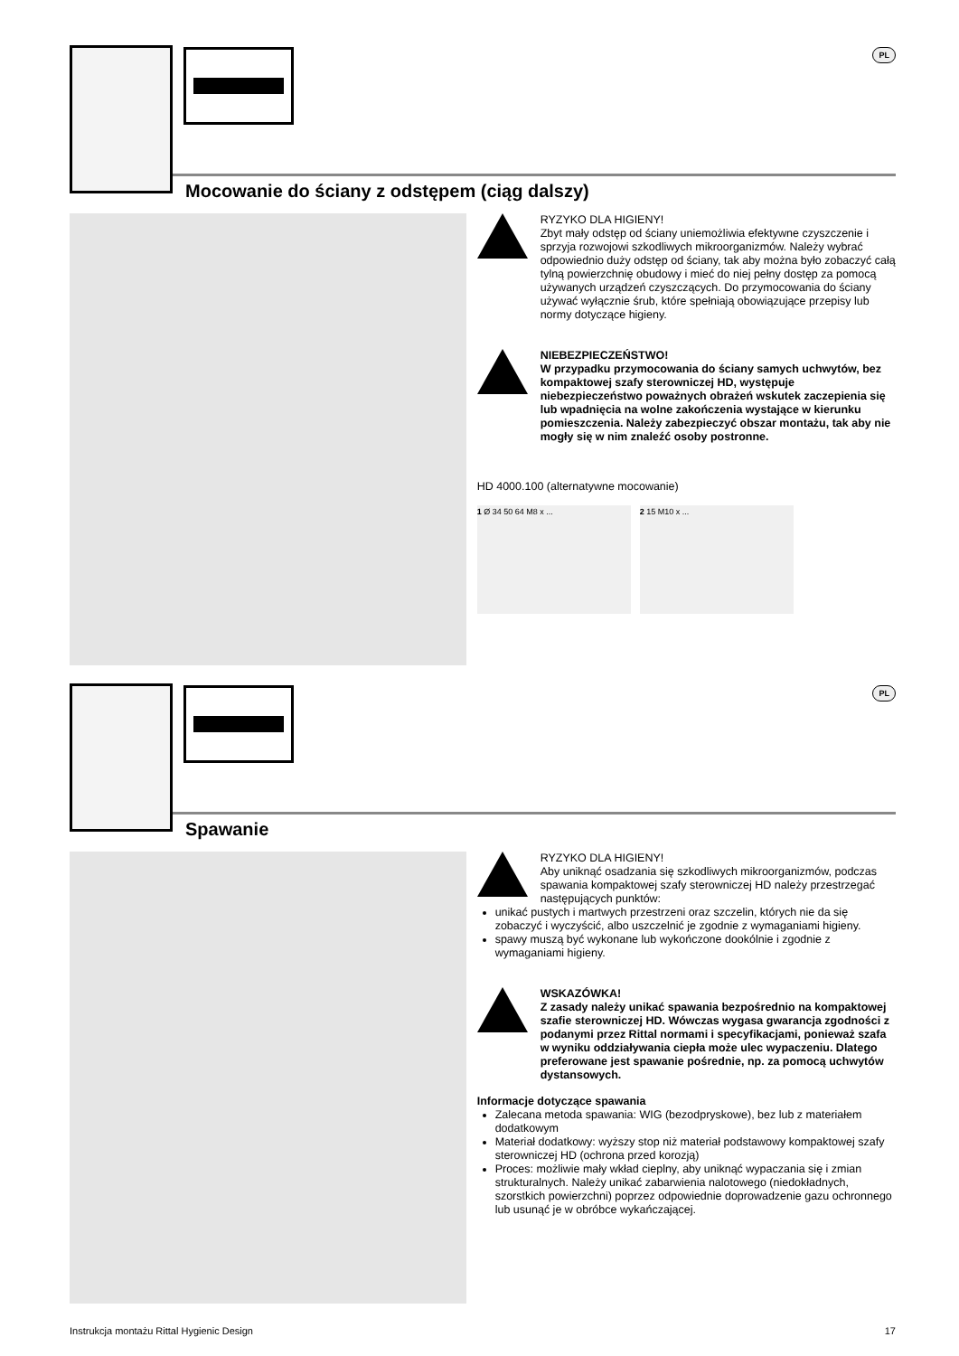PL
Mocowanie do ściany z odstępem (ciąg dalszy)
RYZYKO DLA HIGIENY!
Zbyt mały odstęp od ściany uniemożliwia efektywne czyszczenie i sprzyja rozwojowi szkodliwych mikroorganizmów. Należy wybrać odpowiednio duży odstęp od ściany, tak aby można było zobaczyć całą tylną powierzchnię obudowy i mieć do niej pełny dostęp za pomocą używanych urządzeń czyszczących. Do przymocowania do ściany używać wyłącznie śrub, które spełniają obowiązujące przepisy lub normy dotyczące higieny.
NIEBEZPIECZEŃSTWO!
W przypadku przymocowania do ściany samych uchwytów, bez kompaktowej szafy sterowniczej HD, występuje niebezpieczeństwo poważnych obrażeń wskutek zaczepienia się lub wpadnięcia na wolne zakończenia wystające w kierunku pomieszczenia. Należy zabezpieczyć obszar montażu, tak aby nie mogły się w nim znaleźć osoby postronne.
HD 4000.100 (alternatywne mocowanie)
1 Ø 34 50 64 M8 x ... 2 15 M10 x ...
PL
Spawanie
RYZYKO DLA HIGIENY!
Aby uniknąć osadzania się szkodliwych mikroorganizmów, podczas spawania kompaktowej szafy sterowniczej HD należy przestrzegać następujących punktów:
unikać pustych i martwych przestrzeni oraz szczelin, których nie da się zobaczyć i wyczyścić, albo uszczelnić je zgodnie z wymaganiami higieny.
spawy muszą być wykonane lub wykończone dookólnie i zgodnie z wymaganiami higieny.
WSKAZÓWKA!
Z zasady należy unikać spawania bezpośrednio na kompaktowej szafie sterowniczej HD. Wówczas wygasa gwarancja zgodności z podanymi przez Rittal normami i specyfikacjami, ponieważ szafa w wyniku oddziaływania ciepła może ulec wypaczeniu. Dlatego preferowane jest spawanie pośrednie, np. za pomocą uchwytów dystansowych.
Informacje dotyczące spawania
Zalecana metoda spawania: WIG (bezodpryskowe), bez lub z materiałem dodatkowym
Materiał dodatkowy: wyższy stop niż materiał podstawowy kompaktowej szafy sterowniczej HD (ochrona przed korozją)
Proces: możliwie mały wkład cieplny, aby uniknąć wypaczania się i zmian strukturalnych. Należy unikać zabarwienia nalotowego (niedokładnych, szorstkich powierzchni) poprzez odpowiednie doprowadzenie gazu ochronnego lub usunąć je w obróbce wykańczającej.
Instrukcja montażu Rittal Hygienic Design 17